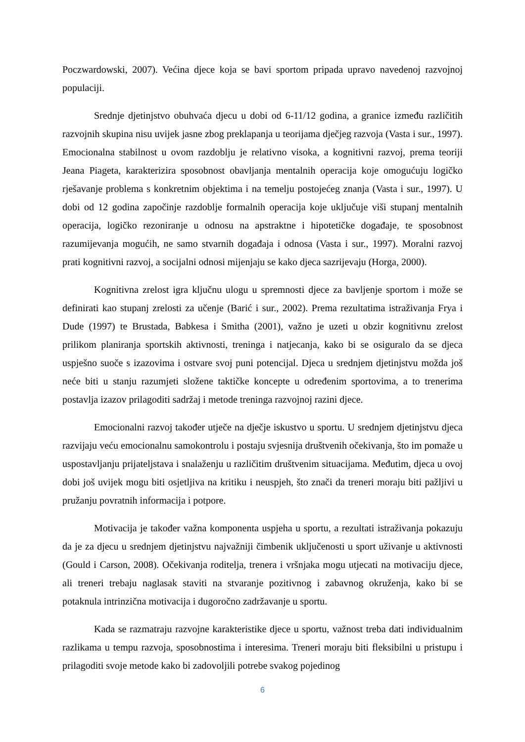Poczwardowski, 2007). Većina djece koja se bavi sportom pripada upravo navedenoj razvojnoj populaciji.
Srednje djetinjstvo obuhvaća djecu u dobi od 6-11/12 godina, a granice između različitih razvojnih skupina nisu uvijek jasne zbog preklapanja u teorijama dječjeg razvoja (Vasta i sur., 1997). Emocionalna stabilnost u ovom razdoblju je relativno visoka, a kognitivni razvoj, prema teoriji Jeana Piageta, karakterizira sposobnost obavljanja mentalnih operacija koje omogućuju logičko rješavanje problema s konkretnim objektima i na temelju postojećeg znanja (Vasta i sur., 1997). U dobi od 12 godina započinje razdoblje formalnih operacija koje uključuje viši stupanj mentalnih operacija, logičko rezoniranje u odnosu na apstraktne i hipotetičke događaje, te sposobnost razumijevanja mogućih, ne samo stvarnih događaja i odnosa (Vasta i sur., 1997). Moralni razvoj prati kognitivni razvoj, a socijalni odnosi mijenjaju se kako djeca sazrijevaju (Horga, 2000).
Kognitivna zrelost igra ključnu ulogu u spremnosti djece za bavljenje sportom i može se definirati kao stupanj zrelosti za učenje (Barić i sur., 2002). Prema rezultatima istraživanja Frya i Dude (1997) te Brustada, Babkesa i Smitha (2001), važno je uzeti u obzir kognitivnu zrelost prilikom planiranja sportskih aktivnosti, treninga i natjecanja, kako bi se osiguralo da se djeca uspješno suoče s izazovima i ostvare svoj puni potencijal. Djeca u srednjem djetinjstvu možda još neće biti u stanju razumjeti složene taktičke koncepte u određenim sportovima, a to trenerima postavlja izazov prilagoditi sadržaj i metode treninga razvojnoj razini djece.
Emocionalni razvoj također utječe na dječje iskustvo u sportu. U srednjem djetinjstvu djeca razvijaju veću emocionalnu samokontrolu i postaju svjesnija društvenih očekivanja, što im pomaže u uspostavljanju prijateljstava i snalaženju u različitim društvenim situacijama. Međutim, djeca u ovoj dobi još uvijek mogu biti osjetljiva na kritiku i neuspjeh, što znači da treneri moraju biti pažljivi u pružanju povratnih informacija i potpore.
Motivacija je također važna komponenta uspjeha u sportu, a rezultati istraživanja pokazuju da je za djecu u srednjem djetinjstvu najvažniji čimbenik uključenosti u sport uživanje u aktivnosti (Gould i Carson, 2008). Očekivanja roditelja, trenera i vršnjaka mogu utjecati na motivaciju djece, ali treneri trebaju naglasak staviti na stvaranje pozitivnog i zabavnog okruženja, kako bi se potaknula intrinzična motivacija i dugoročno zadržavanje u sportu.
Kada se razmatraju razvojne karakteristike djece u sportu, važnost treba dati individualnim razlikama u tempu razvoja, sposobnostima i interesima. Treneri moraju biti fleksibilni u pristupu i prilagoditi svoje metode kako bi zadovoljili potrebe svakog pojedinog
6